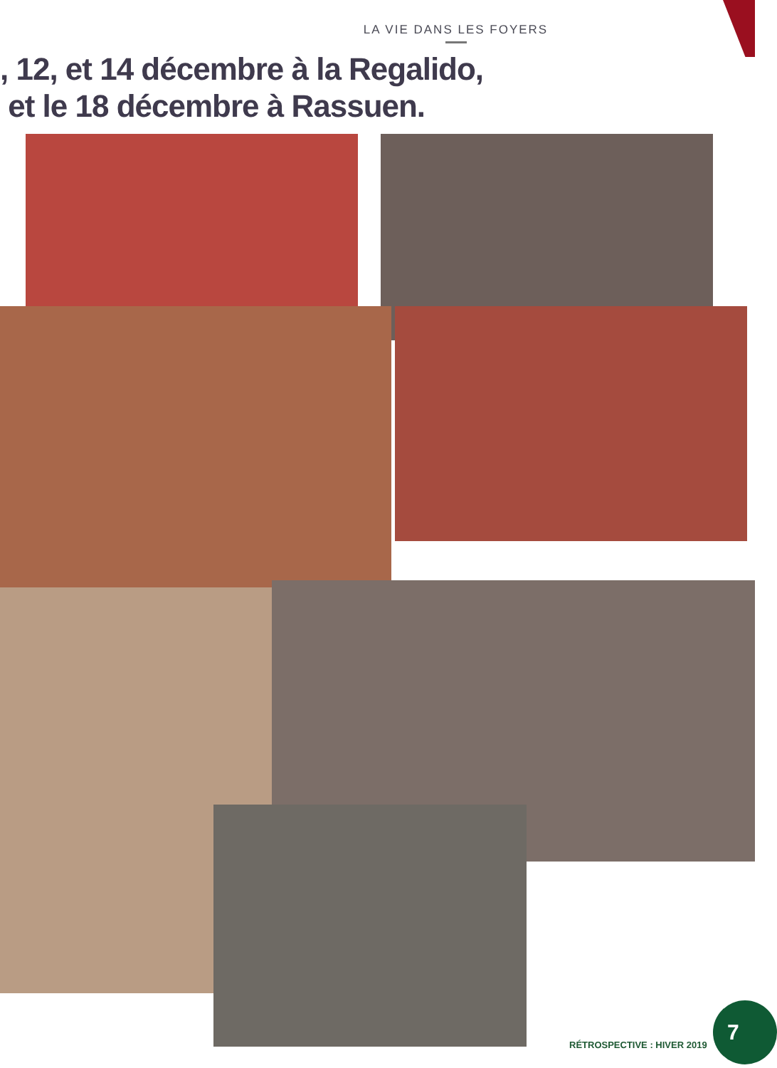LA VIE DANS LES FOYERS
, 12, et 14 décembre à la Regalido,
et le 18 décembre à Rassuen.
RÉTROSPECTIVE : HIVER 2019
7